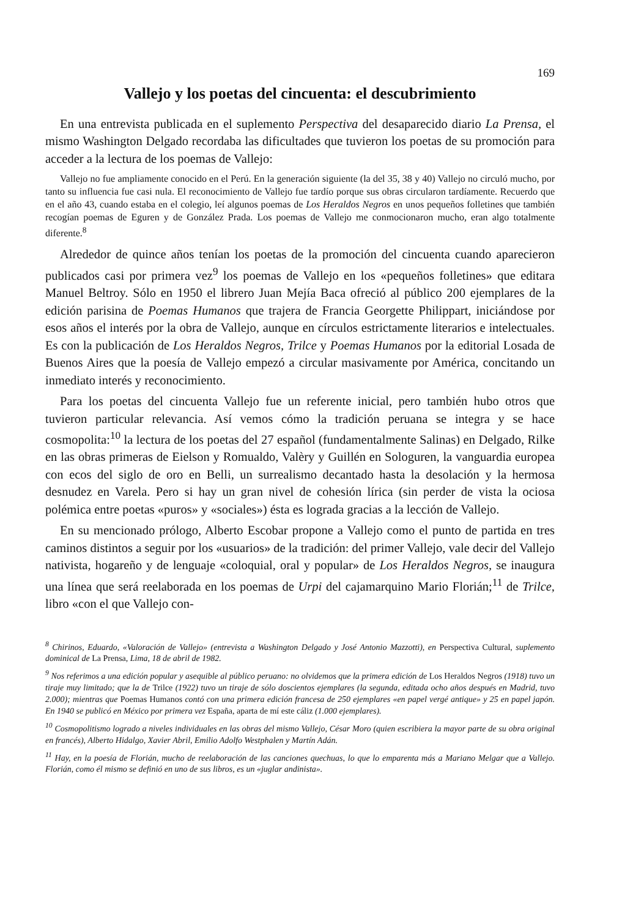169
Vallejo y los poetas del cincuenta: el descubrimiento
En una entrevista publicada en el suplemento Perspectiva del desaparecido diario La Prensa, el mismo Washington Delgado recordaba las dificultades que tuvieron los poetas de su promoción para acceder a la lectura de los poemas de Vallejo:
Vallejo no fue ampliamente conocido en el Perú. En la generación siguiente (la del 35, 38 y 40) Vallejo no circuló mucho, por tanto su influencia fue casi nula. El reconocimiento de Vallejo fue tardío porque sus obras circularon tardíamente. Recuerdo que en el año 43, cuando estaba en el colegio, leí algunos poemas de Los Heraldos Negros en unos pequeños folletines que también recogían poemas de Eguren y de González Prada. Los poemas de Vallejo me conmocionaron mucho, eran algo totalmente diferente.<sup>8</sup>
Alrededor de quince años tenían los poetas de la promoción del cincuenta cuando aparecieron publicados casi por primera vez<sup>9</sup> los poemas de Vallejo en los «pequeños folletines» que editara Manuel Beltroy. Sólo en 1950 el librero Juan Mejía Baca ofreció al público 200 ejemplares de la edición parisina de Poemas Humanos que trajera de Francia Georgette Philippart, iniciándose por esos años el interés por la obra de Vallejo, aunque en círculos estrictamente literarios e intelectuales. Es con la publicación de Los Heraldos Negros, Trilce y Poemas Humanos por la editorial Losada de Buenos Aires que la poesía de Vallejo empezó a circular masivamente por América, concitando un inmediato interés y reconocimiento.
Para los poetas del cincuenta Vallejo fue un referente inicial, pero también hubo otros que tuvieron particular relevancia. Así vemos cómo la tradición peruana se integra y se hace cosmopolita:<sup>10</sup> la lectura de los poetas del 27 español (fundamentalmente Salinas) en Delgado, Rilke en las obras primeras de Eielson y Romualdo, Valèry y Guillén en Sologuren, la vanguardia europea con ecos del siglo de oro en Belli, un surrealismo decantado hasta la desolación y la hermosa desnudez en Varela. Pero si hay un gran nivel de cohesión lírica (sin perder de vista la ociosa polémica entre poetas «puros» y «sociales») ésta es lograda gracias a la lección de Vallejo.
En su mencionado prólogo, Alberto Escobar propone a Vallejo como el punto de partida en tres caminos distintos a seguir por los «usuarios» de la tradición: del primer Vallejo, vale decir del Vallejo nativista, hogareño y de lenguaje «coloquial, oral y popular» de Los Heraldos Negros, se inaugura una línea que será reelaborada en los poemas de Urpi del cajamarquino Mario Florián;<sup>11</sup> de Trilce, libro «con el que Vallejo con-
<sup>8</sup> Chirinos, Eduardo, «Valoración de Vallejo» (entrevista a Washington Delgado y José Antonio Mazzotti), en Perspectiva Cultural, suplemento dominical de La Prensa, Lima, 18 de abril de 1982.
<sup>9</sup> Nos referimos a una edición popular y asequible al público peruano: no olvidemos que la primera edición de Los Heraldos Negros (1918) tuvo un tiraje muy limitado; que la de Trilce (1922) tuvo un tiraje de sólo doscientos ejemplares (la segunda, editada ocho años después en Madrid, tuvo 2.000); mientras que Poemas Humanos contó con una primera edición francesa de 250 ejemplares «en papel vergé antique» y 25 en papel japón. En 1940 se publicó en México por primera vez España, aparta de mí este cáliz (1.000 ejemplares).
<sup>10</sup> Cosmopolitismo logrado a niveles individuales en las obras del mismo Vallejo, César Moro (quien escribiera la mayor parte de su obra original en francés), Alberto Hidalgo, Xavier Abril, Emilio Adolfo Westphalen y Martín Adán.
<sup>11</sup> Hay, en la poesía de Florián, mucho de reelaboración de las canciones quechuas, lo que lo emparenta más a Mariano Melgar que a Vallejo. Florián, como él mismo se definió en uno de sus libros, es un «juglar andinista».